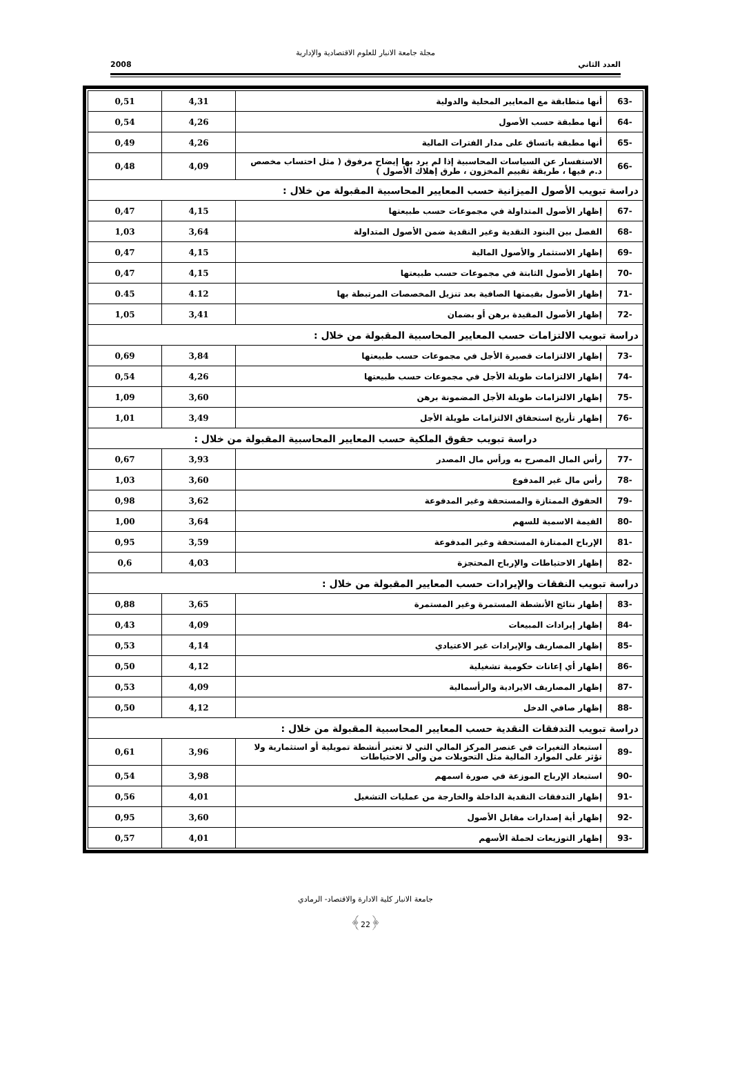مجلة جامعة الانبار للعلوم الاقتصادية والإدارية
العدد الثاني 2008
| -63 | أنها متطابقة مع المعايير المحلية والدولية | 4,31 | 0,51 |
| -64 | أنها مطبقة حسب الأصول | 4,26 | 0,54 |
| -65 | أنها مطبقة باتساق على مدار الفترات المالية | 4,26 | 0,49 |
| -66 | الاستفسار عن السياسات المحاسبية إذا لم يرد بها إيضاح مرفوق ( مثل احتساب مخصص د.م فيها ، طريقة تقييم المخزون ، طرق إهلاك الأصول ) | 4,09 | 0,48 |
| دراسة تبويب الأصول الميزانية حسب المعايير المحاسبية المقبولة من خلال : | | | |
| -67 | إظهار الأصول المتداولة في مجموعات حسب طبيعتها | 4,15 | 0,47 |
| -68 | الفصل بين البنود النقدية وغير النقدية ضمن الأصول المتداولة | 3,64 | 1,03 |
| -69 | إظهار الاستثمار والأصول المالية | 4,15 | 0,47 |
| -70 | إظهار الأصول الثابتة في مجموعات حسب طبيعتها | 4,15 | 0,47 |
| -71 | إظهار الأصول بقيمتها الصافية بعد تنزيل المخصصات المرتبطة بها | 4.12 | 0.45 |
| -72 | إظهار الأصول المقيدة برهن أو بضمان | 3,41 | 1,05 |
| دراسة تبويب الالتزامات حسب المعايير المحاسبية المقبولة من خلال : | | | |
| -73 | إظهار الالتزامات قصيرة الأجل في مجموعات حسب طبيعتها | 3,84 | 0,69 |
| -74 | إظهار الالتزامات طويلة الأجل في مجموعات حسب طبيعتها | 4,26 | 0,54 |
| -75 | إظهار الالتزامات طويلة الأجل المضمونة برهن | 3,60 | 1,09 |
| -76 | إظهار تأريخ استحقاق الالتزامات طويلة الأجل | 3,49 | 1,01 |
| دراسة تبويب حقوق الملكية حسب المعايير المحاسبية المقبولة من خلال : | | | |
| -77 | رأس المال المصرح به ورأس مال المصدر | 3,93 | 0,67 |
| -78 | رأس مال غير المدفوع | 3,60 | 1,03 |
| -79 | الحقوق الممتازة والمستحقة وغير المدفوعة | 3,62 | 0,98 |
| -80 | القيمة الاسمية للسهم | 3,64 | 1,00 |
| -81 | الإرباح الممتازة المستحقة وغير المدفوعة | 3,59 | 0,95 |
| -82 | إظهار الاحتياطات والإرباح المحتجزة | 4,03 | 0,6 |
| دراسة تبويب النفقات والإيرادات حسب المعايير المقبولة من خلال : | | | |
| -83 | إظهار نتائج الأنشطة المستمرة وغير المستمرة | 3,65 | 0,88 |
| -84 | إظهار إيرادات المبيعات | 4,09 | 0,43 |
| -85 | إظهار المصاريف والإيرادات غير الاعتيادي | 4,14 | 0,53 |
| -86 | إظهار أي إعانات حكومية تشغيلية | 4,12 | 0,50 |
| -87 | إظهار المصاريف الايرادية والرأسمالية | 4,09 | 0,53 |
| -88 | إظهار صافي الدخل | 4,12 | 0,50 |
| دراسة تبويب التدفقات النقدية حسب المعايير المحاسبية المقبولة من خلال : | | | |
| -89 | استبعاد التغيرات في عنصر المركز المالي التي لا تعتبر أنشطة تمويلية أو استثمارية ولا تؤثر على الموارد المالية مثل التحويلات من والى الاحتياطات | 3,96 | 0,61 |
| -90 | استبعاد الإرباح الموزعة في صورة اسمهم | 3,98 | 0,54 |
| -91 | إظهار التدفقات النقدية الداخلة والخارجة من عمليات التشغيل | 4,01 | 0,56 |
| -92 | إظهار أية إصدارات مقابل الأصول | 3,60 | 0,95 |
| -93 | إظهار التوزيعات لحملة الأسهم | 4,01 | 0,57 |
جامعة الانبار كلية الادارة والاقتصاد- الرمادي
﴿22﴾